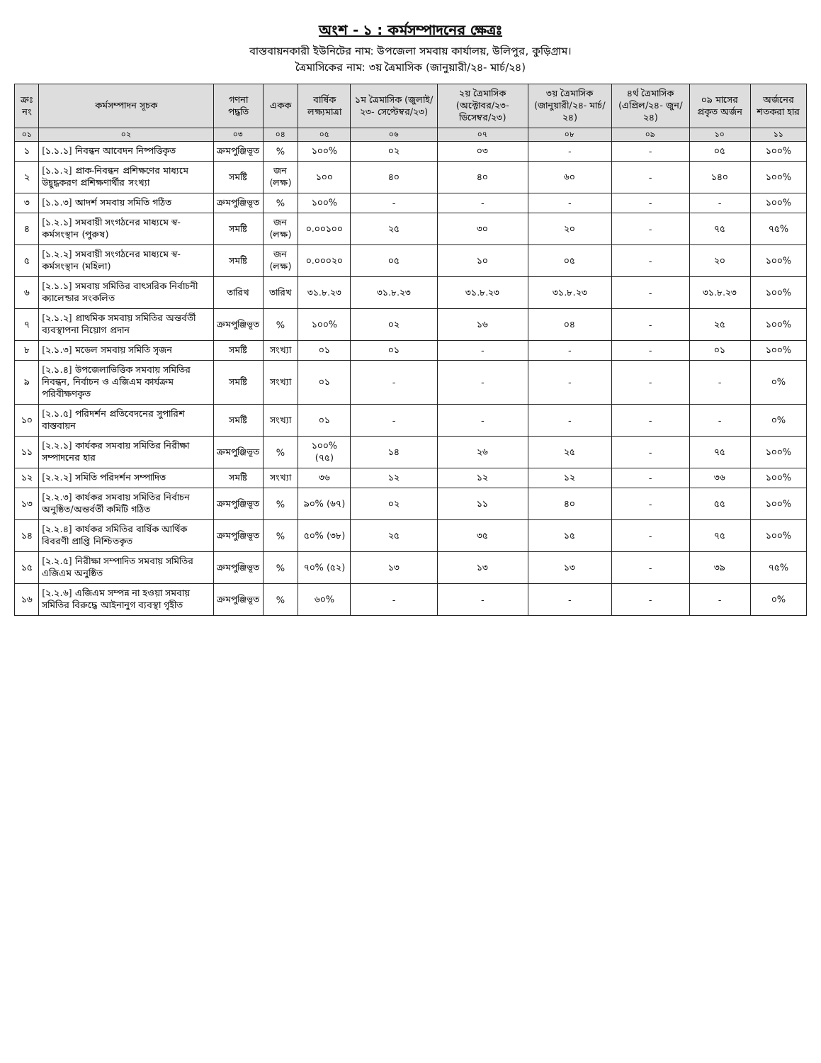অংশ - ১ : কর্মসম্পাদনের ক্ষেত্রঃ
বাস্তবায়নকারী ইউনিটের নাম: উপজেলা সমবায় কার্যালয়, উলিপুর, কুড়িগ্রাম।
ত্রৈমাসিকের নাম: ৩য় ত্রৈমাসিক (জানুয়ারী/২৪- মার্চ/২৪)
| ক্রঃ নং | কর্মসম্পাদন সূচক | গণনা পদ্ধতি | একক | বার্ষিক লক্ষ্যমাত্রা | ১ম ত্রৈমাসিক (জুলাই/২৩- সেপ্টেম্বর/২৩) | ২য় ত্রৈমাসিক (অক্টোবর/২৩- ডিসেম্বর/২৩) | ৩য় ত্রৈমাসিক (জানুয়ারী/২৪- মার্চ/২৪) | ৪র্থ ত্রৈমাসিক (এপ্রিল/২৪- জুন/২৪) | ০৯ মাসের প্রকৃত অর্জন | অর্জনের শতকরা হার |
| --- | --- | --- | --- | --- | --- | --- | --- | --- | --- | --- |
| ০১ | ০২ | ০৩ | ০৪ | ০৫ | ০৬ | ০৭ | ০৮ | ০৯ | ১০ | ১১ |
| ১ | [১.১.১] নিবন্ধন আবেদন নিষ্পত্তিকৃত | ক্রমপুঞ্জিভূত | % | ১০০% | ০২ | ০৩ | - | - | ০৫ | ১০০% |
| ২ | [১.১.২] প্রাক-নিবন্ধন প্রশিক্ষণের মাধ্যমে উদ্বুদ্ধকরণ প্রশিক্ষণার্থীর সংখ্যা | সমষ্টি | জন (লক্ষ) | ১০০ | ৪০ | ৪০ | ৬০ | - | ১৪০ | ১০০% |
| ৩ | [১.১.৩] আদর্শ সমবায় সমিতি গঠিত | ক্রমপুঞ্জিভূত | % | ১০০% | - | - | - | - | - | ১০০% |
| ৪ | [১.২.১] সমবায়ী সংগঠনের মাধ্যমে স্ব-কর্মসংস্থান (পুরুষ) | সমষ্টি | জন (লক্ষ) | ০.০০১০০ | ২৫ | ৩০ | ২০ | - | ৭৫ | ৭৫% |
| ৫ | [১.২.২] সমবায়ী সংগঠনের মাধ্যমে স্ব-কর্মসংস্থান (মহিলা) | সমষ্টি | জন (লক্ষ) | ০.০০০২০ | ০৫ | ১০ | ০৫ | - | ২০ | ১০০% |
| ৬ | [২.১.১] সমবায় সমিতির বাৎসরিক নির্বাচনী ক্যালেন্ডার সংকলিত | তারিখ | তারিখ | ৩১.৮.২৩ | ৩১.৮.২৩ | ৩১.৮.২৩ | ৩১.৮.২৩ | - | ৩১.৮.২৩ | ১০০% |
| ৭ | [২.১.২] প্রাথমিক সমবায় সমিতির অন্তর্বর্তী ব্যবস্থাপনা নিয়োগ প্রদান | ক্রমপুঞ্জিভূত | % | ১০০% | ০২ | ১৬ | ০৪ | - | ২৫ | ১০০% |
| ৮ | [২.১.৩] মডেল সমবায় সমিতি সৃজন | সমষ্টি | সংখ্যা | ০১ | ০১ | - | - | - | ০১ | ১০০% |
| ৯ | [২.১.৪] উপজেলাভিত্তিক সমবায় সমিতির নিবন্ধন, নির্বাচন ও এজিএম কার্যক্রম পরিবীক্ষণকৃত | সমষ্টি | সংখ্যা | ০১ | - | - | - | - | - | ০% |
| ১০ | [২.১.৫] পরিদর্শন প্রতিবেদনের সুপারিশ বাস্তবায়ন | সমষ্টি | সংখ্যা | ০১ | - | - | - | - | - | ০% |
| ১১ | [২.২.১] কার্যকর সমবায় সমিতির নিরীক্ষা সম্পাদনের হার | ক্রমপুঞ্জিভূত | % | ১০০% (৭৫) | ১৪ | ২৬ | ২৫ | - | ৭৫ | ১০০% |
| ১২ | [২.২.২] সমিতি পরিদর্শন সম্পাদিত | সমষ্টি | সংখ্যা | ৩৬ | ১২ | ১২ | ১২ | - | ৩৬ | ১০০% |
| ১৩ | [২.২.৩] কার্যকর সমবায় সমিতির নির্বাচন অনুষ্ঠিত/অন্তর্বর্তী কমিটি গঠিত | ক্রমপুঞ্জিভূত | % | ৯০% (৬৭) | ০২ | ১১ | ৪০ | - | ৫৫ | ১০০% |
| ১৪ | [২.২.৪] কার্যকর সমিতির বার্ষিক আর্থিক বিবরণী প্রাপ্তি নিশ্চিতকৃত | ক্রমপুঞ্জিভূত | % | ৫০% (৩৮) | ২৫ | ৩৫ | ১৫ | - | ৭৫ | ১০০% |
| ১৫ | [২.২.৫] নিরীক্ষা সম্পাদিত সমবায় সমিতির এজিএম অনুষ্ঠিত | ক্রমপুঞ্জিভূত | % | ৭০% (৫২) | ১৩ | ১৩ | ১৩ | - | ৩৯ | ৭৫% |
| ১৬ | [২.২.৬] এজিএম সম্পন্ন না হওয়া সমবায় সমিতির বিরুদ্ধে আইনানুগ ব্যবস্থা গৃহীত | ক্রমপুঞ্জিভূত | % | ৬০% | - | - | - | - | - | ০% |